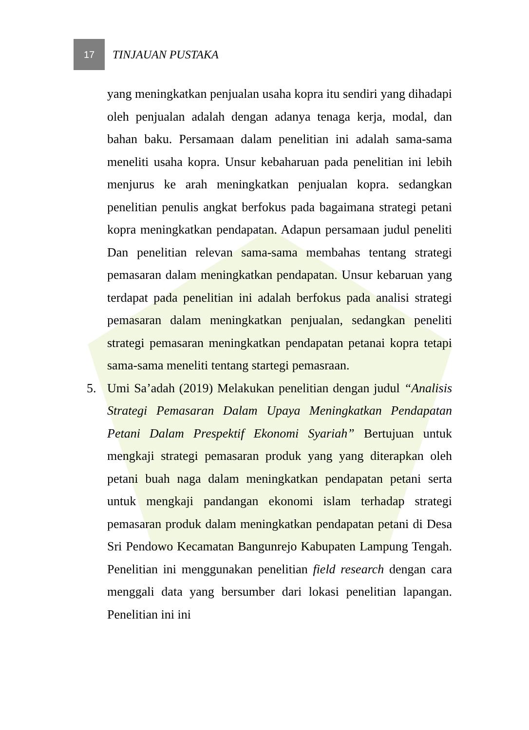17
TINJAUAN PUSTAKA
yang meningkatkan penjualan usaha kopra itu sendiri yang dihadapi oleh penjualan adalah dengan adanya tenaga kerja, modal, dan bahan baku. Persamaan dalam penelitian ini adalah sama-sama meneliti usaha kopra. Unsur kebaharuan pada penelitian ini lebih menjurus ke arah meningkatkan penjualan kopra. sedangkan penelitian penulis angkat berfokus pada bagaimana strategi petani kopra meningkatkan pendapatan. Adapun persamaan judul peneliti Dan penelitian relevan sama-sama membahas tentang strategi pemasaran dalam meningkatkan pendapatan. Unsur kebaruan yang terdapat pada penelitian ini adalah berfokus pada analisi strategi pemasaran dalam meningkatkan penjualan, sedangkan peneliti strategi pemasaran meningkatkan pendapatan petanai kopra tetapi sama-sama meneliti tentang startegi pemasraan.
5. Umi Sa’adah (2019) Melakukan penelitian dengan judul “Analisis Strategi Pemasaran Dalam Upaya Meningkatkan Pendapatan Petani Dalam Prespektif Ekonomi Syariah” Bertujuan untuk mengkaji strategi pemasaran produk yang yang diterapkan oleh petani buah naga dalam meningkatkan pendapatan petani serta untuk mengkaji pandangan ekonomi islam terhadap strategi pemasaran produk dalam meningkatkan pendapatan petani di Desa Sri Pendowo Kecamatan Bangunrejo Kabupaten Lampung Tengah. Penelitian ini menggunakan penelitian field research dengan cara menggali data yang bersumber dari lokasi penelitian lapangan. Penelitian ini ini